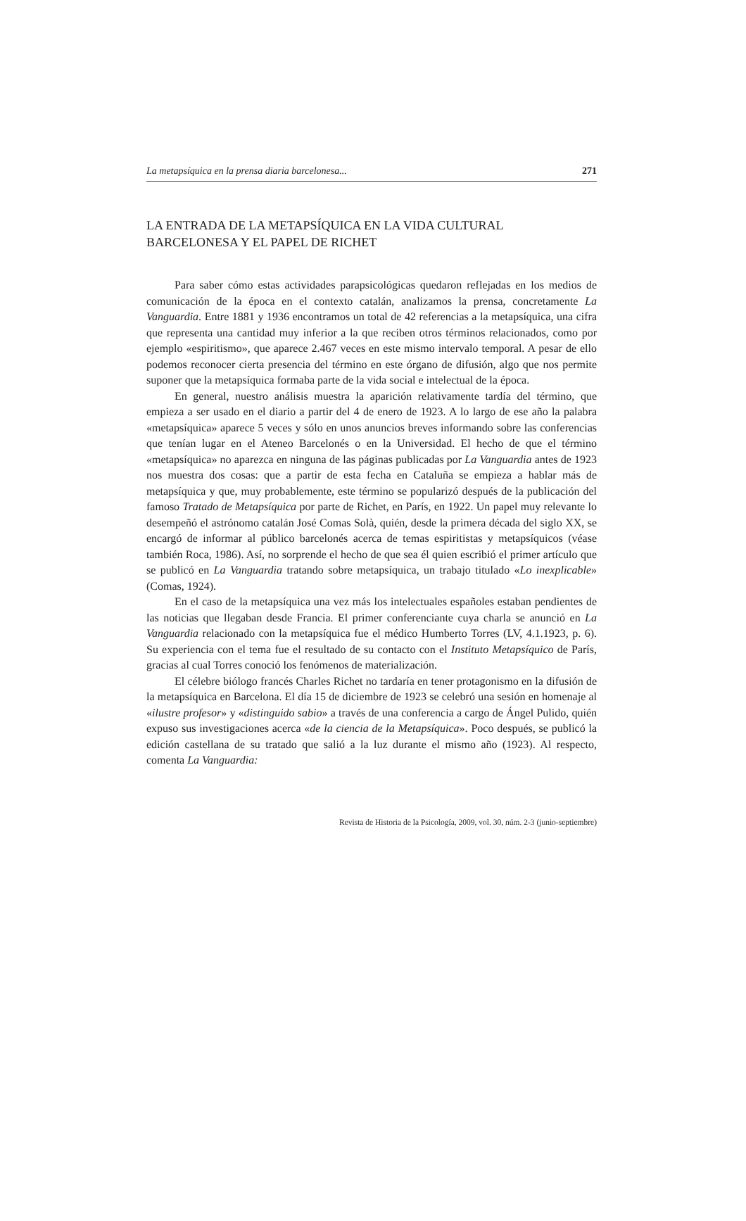La metapsíquica en la prensa diaria barcelonesa... 271
LA ENTRADA DE LA METAPSÍQUICA EN LA VIDA CULTURAL BARCELONESA Y EL PAPEL DE RICHET
Para saber cómo estas actividades parapsicológicas quedaron reflejadas en los medios de comunicación de la época en el contexto catalán, analizamos la prensa, concretamente La Vanguardia. Entre 1881 y 1936 encontramos un total de 42 referencias a la metapsíquica, una cifra que representa una cantidad muy inferior a la que reciben otros términos relacionados, como por ejemplo «espiritismo», que aparece 2.467 veces en este mismo intervalo temporal. A pesar de ello podemos reconocer cierta presencia del término en este órgano de difusión, algo que nos permite suponer que la metapsíquica formaba parte de la vida social e intelectual de la época.
En general, nuestro análisis muestra la aparición relativamente tardía del término, que empieza a ser usado en el diario a partir del 4 de enero de 1923. A lo largo de ese año la palabra «metapsíquica» aparece 5 veces y sólo en unos anuncios breves informando sobre las conferencias que tenían lugar en el Ateneo Barcelonés o en la Universidad. El hecho de que el término «metapsíquica» no aparezca en ninguna de las páginas publicadas por La Vanguardia antes de 1923 nos muestra dos cosas: que a partir de esta fecha en Cataluña se empieza a hablar más de metapsíquica y que, muy probablemente, este término se popularizó después de la publicación del famoso Tratado de Metapsíquica por parte de Richet, en París, en 1922. Un papel muy relevante lo desempeñó el astrónomo catalán José Comas Solà, quién, desde la primera década del siglo XX, se encargó de informar al público barcelonés acerca de temas espiritistas y metapsíquicos (véase también Roca, 1986). Así, no sorprende el hecho de que sea él quien escribió el primer artículo que se publicó en La Vanguardia tratando sobre metapsíquica, un trabajo titulado «Lo inexplicable» (Comas, 1924).
En el caso de la metapsíquica una vez más los intelectuales españoles estaban pendientes de las noticias que llegaban desde Francia. El primer conferenciante cuya charla se anunció en La Vanguardia relacionado con la metapsíquica fue el médico Humberto Torres (LV, 4.1.1923, p. 6). Su experiencia con el tema fue el resultado de su contacto con el Instituto Metapsíquico de París, gracias al cual Torres conoció los fenómenos de materialización.
El célebre biólogo francés Charles Richet no tardaría en tener protagonismo en la difusión de la metapsíquica en Barcelona. El día 15 de diciembre de 1923 se celebró una sesión en homenaje al «ilustre profesor» y «distinguido sabio» a través de una conferencia a cargo de Ángel Pulido, quién expuso sus investigaciones acerca «de la ciencia de la Metapsíquica». Poco después, se publicó la edición castellana de su tratado que salió a la luz durante el mismo año (1923). Al respecto, comenta La Vanguardia:
Revista de Historia de la Psicología, 2009, vol. 30, núm. 2-3 (junio-septiembre)